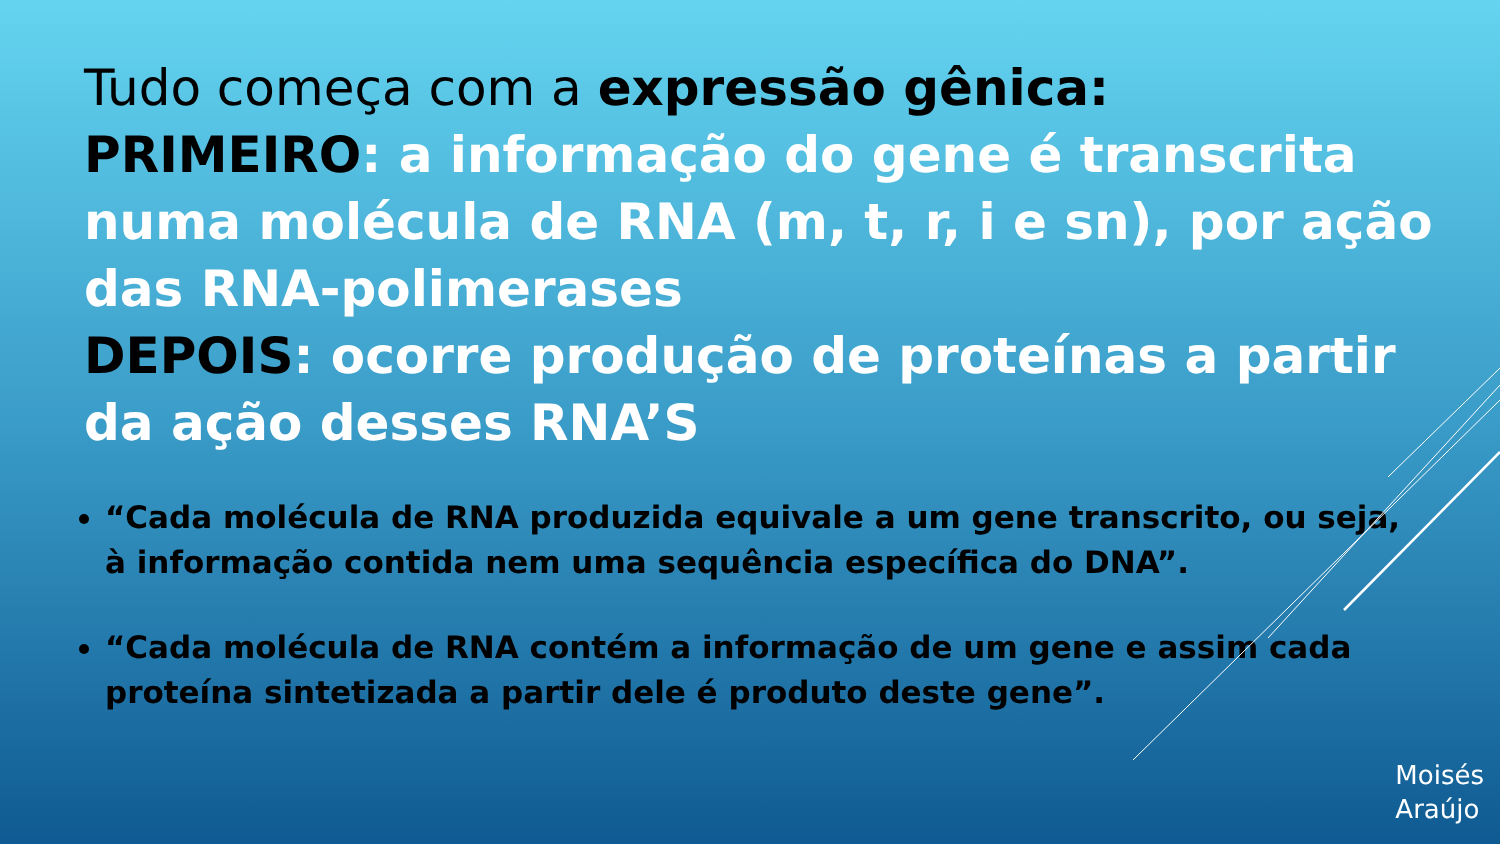Tudo começa com a expressão gênica:
PRIMEIRO: a informação do gene é transcrita numa molécula de RNA (m, t, r, i e sn), por ação das RNA-polimerases
DEPOIS: ocorre produção de proteínas a partir da ação desses RNA’S
“Cada molécula de RNA produzida equivale a um gene transcrito, ou seja, à informação contida nem uma sequência específica do DNA”.
“Cada molécula de RNA contém a informação de um gene e assim cada proteína sintetizada a partir dele é produto deste gene”.
Moisés
Araújo